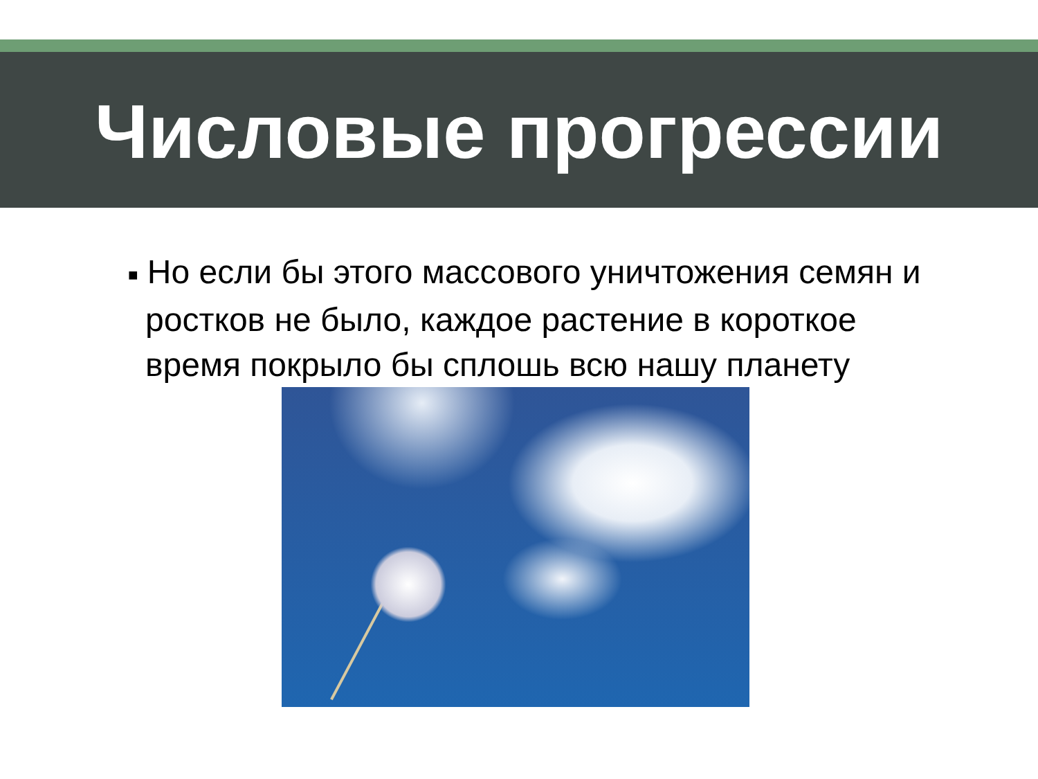Числовые прогрессии
■ Но если бы этого массового уничтожения семян и ростков не было, каждое растение в короткое время покрыло бы сплошь всю нашу планету